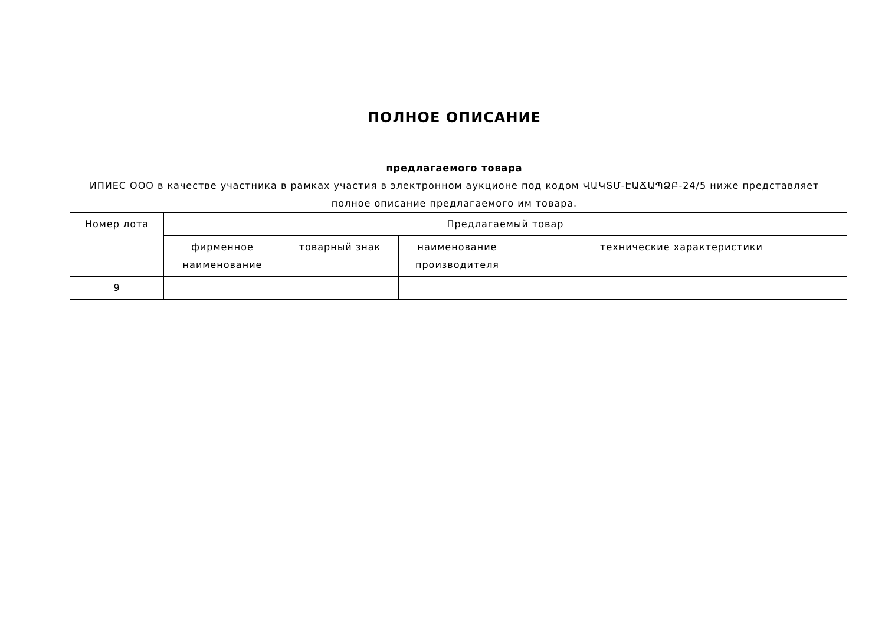ПОЛНОЕ ОПИСАНИЕ
предлагаемого товара
ИПИЕС ООО в качестве участника в рамках участия в электронном аукционе под кодом ՎԱԿՏՄ-ԷԱՃԱՊՁԲ-24/5 ниже представляет полное описание предлагаемого им товара.
| Номер лота | Предлагаемый товар | | | |
| | фирменное наименование | товарный знак | наименование производителя | технические характеристики |
| 9 | | | | |